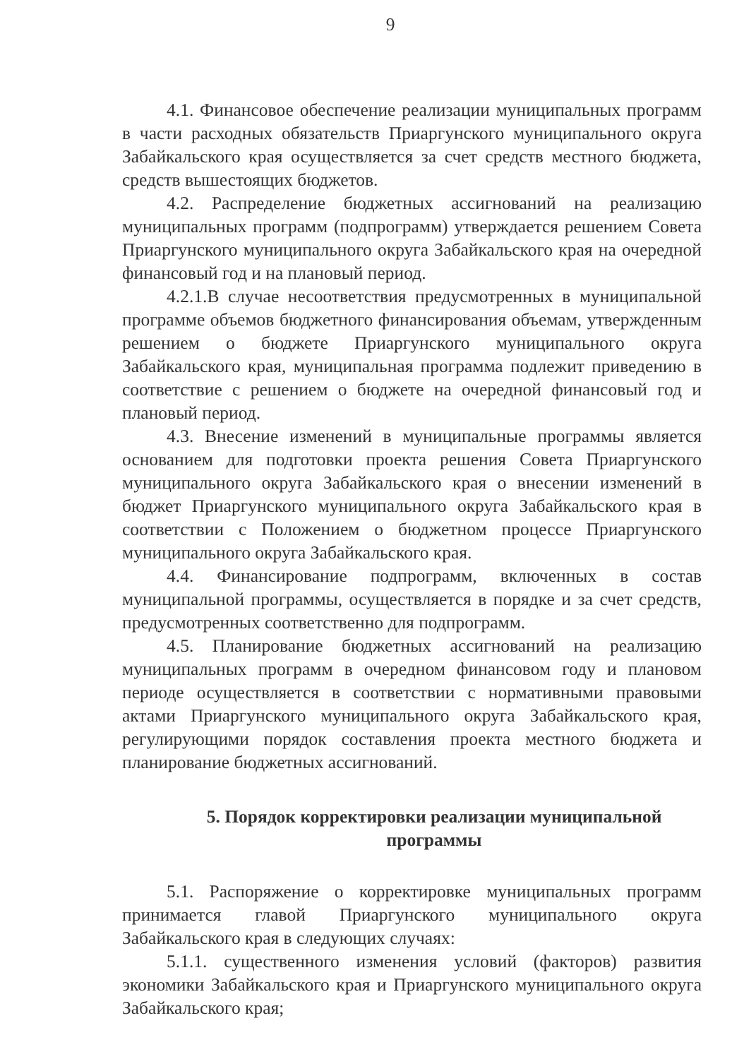9
4.1. Финансовое обеспечение реализации муниципальных программ в части расходных обязательств Приаргунского муниципального округа Забайкальского края осуществляется за счет средств местного бюджета, средств вышестоящих бюджетов.
4.2. Распределение бюджетных ассигнований на реализацию муниципальных программ (подпрограмм) утверждается решением Совета Приаргунского муниципального округа Забайкальского края на очередной финансовый год и на плановый период.
4.2.1.В случае несоответствия предусмотренных в муниципальной программе объемов бюджетного финансирования объемам, утвержденным решением о бюджете Приаргунского муниципального округа Забайкальского края, муниципальная программа подлежит приведению в соответствие с решением о бюджете на очередной финансовый год и плановый период.
4.3. Внесение изменений в муниципальные программы является основанием для подготовки проекта решения Совета Приаргунского муниципального округа Забайкальского края о внесении изменений в бюджет Приаргунского муниципального округа Забайкальского края в соответствии с Положением о бюджетном процессе Приаргунского муниципального округа Забайкальского края.
4.4. Финансирование подпрограмм, включенных в состав муниципальной программы, осуществляется в порядке и за счет средств, предусмотренных соответственно для подпрограмм.
4.5. Планирование бюджетных ассигнований на реализацию муниципальных программ в очередном финансовом году и плановом периоде осуществляется в соответствии с нормативными правовыми актами Приаргунского муниципального округа Забайкальского края, регулирующими порядок составления проекта местного бюджета и планирование бюджетных ассигнований.
5. Порядок корректировки реализации муниципальной программы
5.1. Распоряжение о корректировке муниципальных программ принимается главой Приаргунского муниципального округа Забайкальского края в следующих случаях:
5.1.1. существенного изменения условий (факторов) развития экономики Забайкальского края и Приаргунского муниципального округа Забайкальского края;